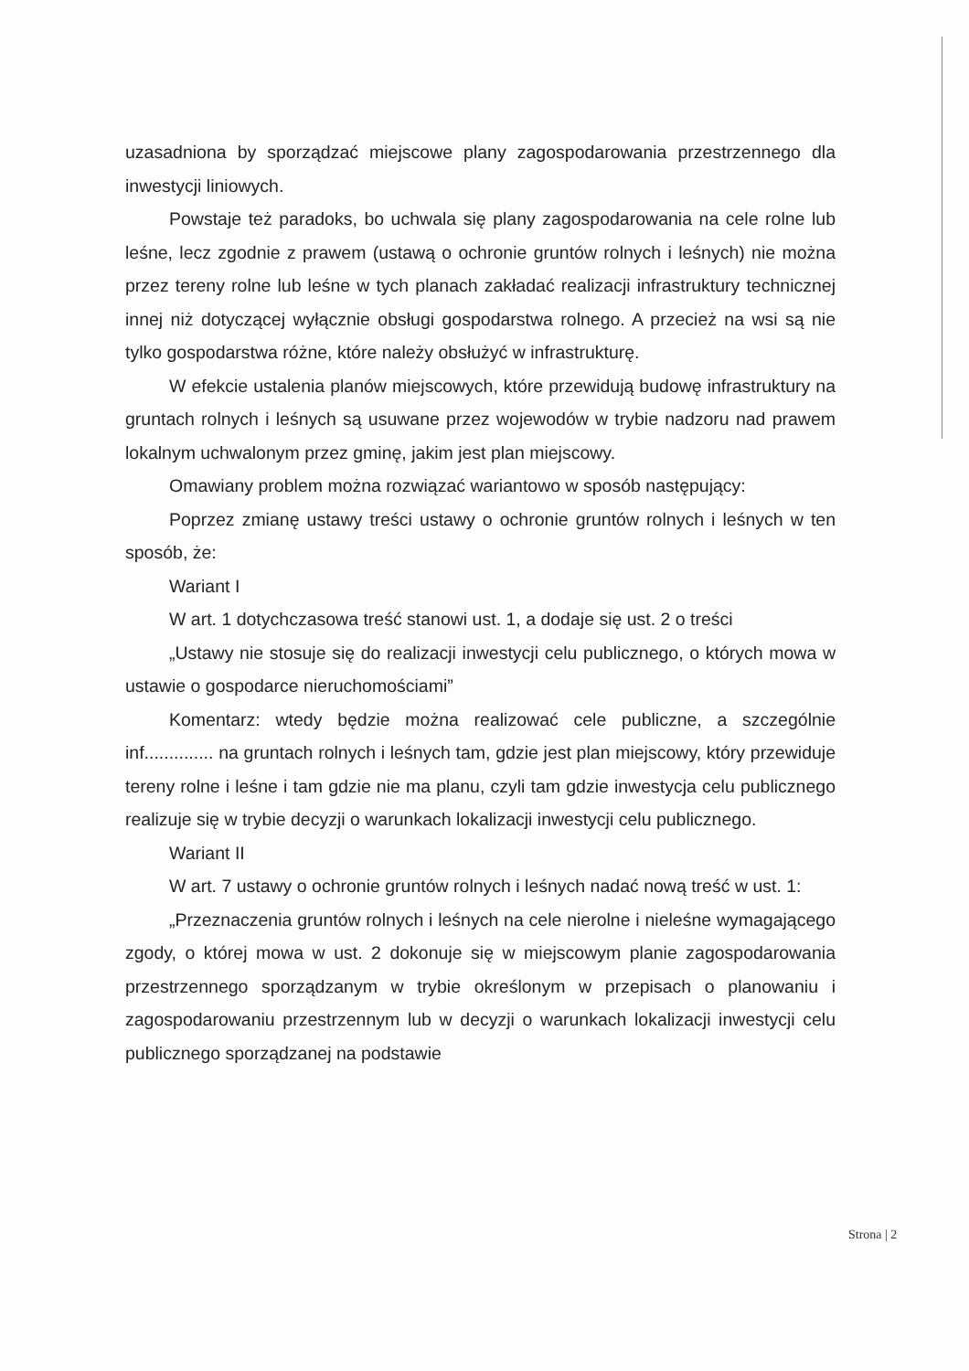uzasadniona by sporządzać miejscowe plany zagospodarowania przestrzennego dla inwestycji liniowych.
Powstaje też paradoks, bo uchwala się plany zagospodarowania na cele rolne lub leśne, lecz zgodnie z prawem (ustawą o ochronie gruntów rolnych i leśnych) nie można przez tereny rolne lub leśne w tych planach zakładać realizacji infrastruktury technicznej innej niż dotyczącej wyłącznie obsługi gospodarstwa rolnego. A przecież na wsi są nie tylko gospodarstwa różne, które należy obsłużyć w infrastrukturę.
W efekcie ustalenia planów miejscowych, które przewidują budowę infrastruktury na gruntach rolnych i leśnych są usuwane przez wojewodów w trybie nadzoru nad prawem lokalnym uchwalonym przez gminę, jakim jest plan miejscowy.
Omawiany problem można rozwiązać wariantowo w sposób następujący:
Poprzez zmianę ustawy treści ustawy o ochronie gruntów rolnych i leśnych w ten sposób, że:
Wariant I
W art. 1 dotychczasowa treść stanowi ust. 1, a dodaje się ust. 2 o treści
„Ustawy nie stosuje się do realizacji inwestycji celu publicznego, o których mowa w ustawie o gospodarce nieruchomościami”
Komentarz: wtedy będzie można realizować cele publiczne, a szczególnie inf.............. na gruntach rolnych i leśnych tam, gdzie jest plan miejscowy, który przewiduje tereny rolne i leśne i tam gdzie nie ma planu, czyli tam gdzie inwestycja celu publicznego realizuje się w trybie decyzji o warunkach lokalizacji inwestycji celu publicznego.
Wariant II
W art. 7 ustawy o ochronie gruntów rolnych i leśnych nadać nową treść w ust. 1:
„Przeznaczenia gruntów rolnych i leśnych na cele nierolne i nieleśne wymagającego zgody, o której mowa w ust. 2 dokonuje się w miejscowym planie zagospodarowania przestrzennego sporządzanym w trybie określonym w przepisach o planowaniu i zagospodarowaniu przestrzennym lub w decyzji o warunkach lokalizacji inwestycji celu publicznego sporządzanej na podstawie
Strona | 2